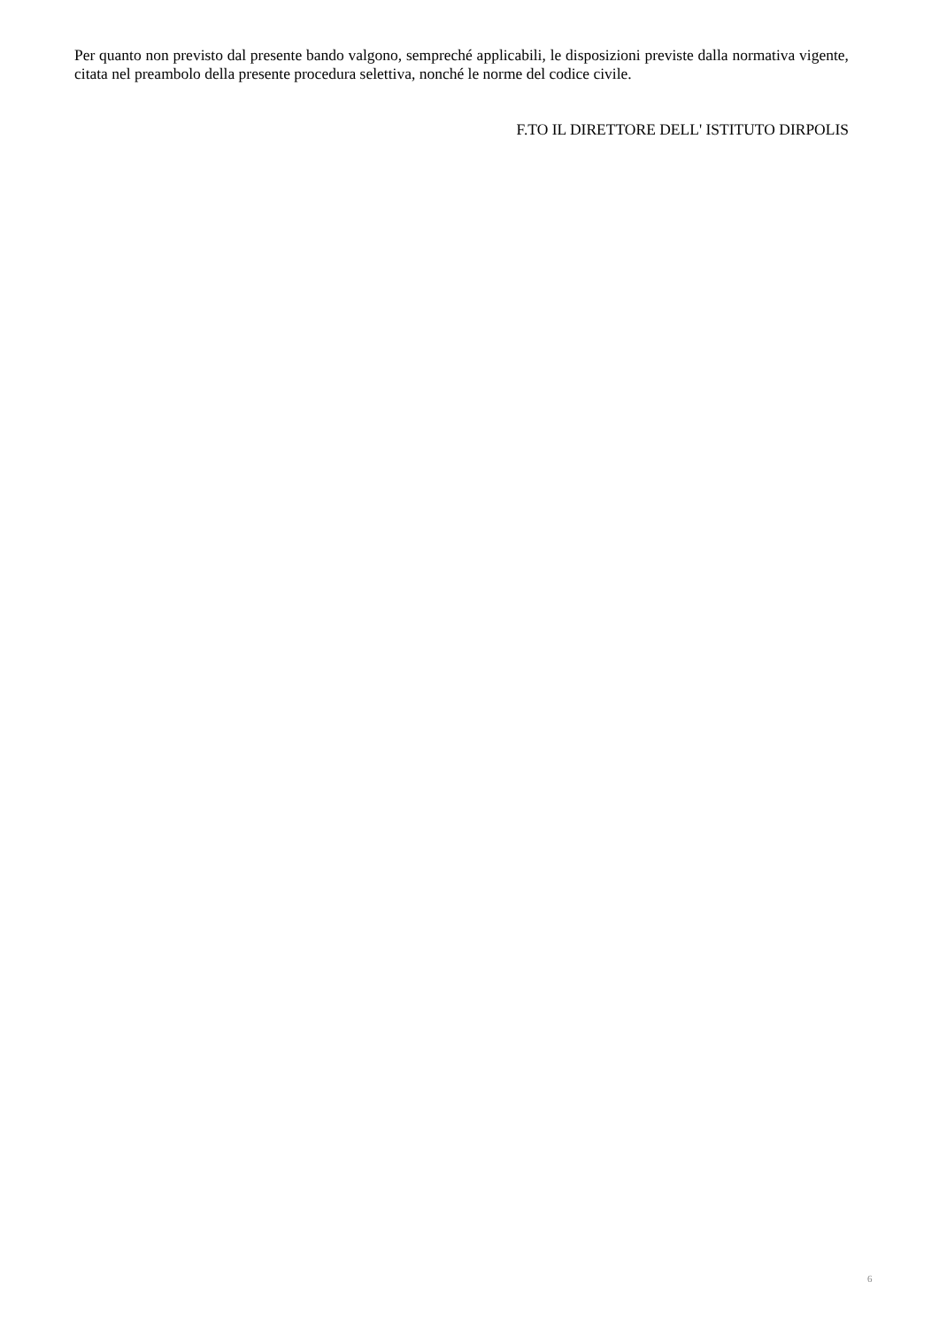Per quanto non previsto dal presente bando valgono, sempreché applicabili, le disposizioni previste dalla normativa vigente, citata nel preambolo della presente procedura selettiva, nonché le norme del codice civile.
F.TO IL DIRETTORE DELL' ISTITUTO DIRPOLIS
6